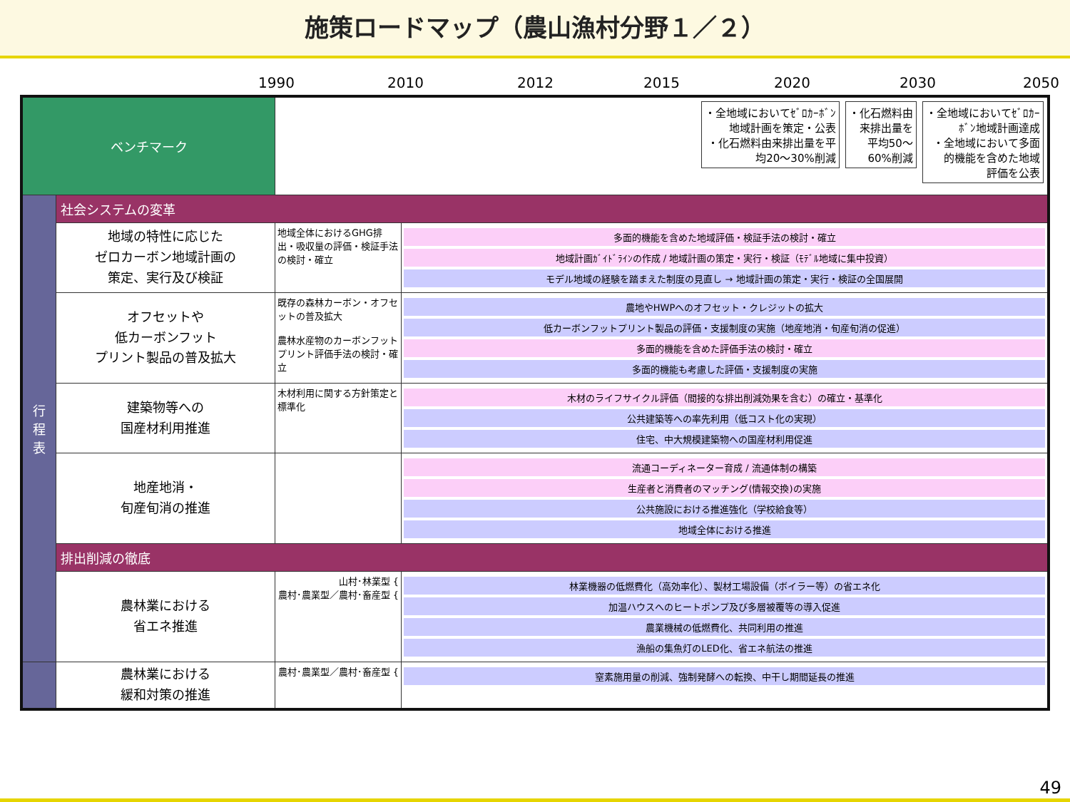施策ロードマップ（農山漁村分野１／２）
1990 2010 2012 2015 2020 2030 2050
| ベンチマーク | | ・全地域においてｾﾞﾛｶｰﾎﾞﾝ 地域計画を策定・公表 ・化石燃料由来排出量を平 均20～30%削減 ・化石燃料由 来排出量を 平均50～ 60%削減 ・全地域においてｾﾞﾛｶｰ ﾎﾞﾝ地域計画達成 ・全地域において多面 的機能を含めた地域 評価を公表 | |
| 行 程 表 | 社会システムの変革 | | |
| | 地域の特性に応じた ゼロカーボン地域計画の 策定、実行及び検証 | 地域全体におけるGHG排出・吸収量の評価・検証手法の検討・確立 | 多面的機能を含めた地域評価・検証手法の検討・確立 地域計画ｶﾞｲﾄﾞﾗｲﾝの作成 / 地域計画の策定・実行・検証（ﾓﾃﾞﾙ地域に集中投資） モデル地域の経験を踏まえた制度の見直し → 地域計画の策定・実行・検証の全国展開 |
| | オフセットや 低カーボンフット プリント製品の普及拡大 | 既存の森林カーボン・オフセットの普及拡大 農林水産物のカーボンフットプリント評価手法の検討・確立 | 農地やHWPへのオフセット・クレジットの拡大 低カーボンフットプリント製品の評価・支援制度の実施（地産地消・旬産旬消の促進） 多面的機能を含めた評価手法の検討・確立 多面的機能も考慮した評価・支援制度の実施 |
| | 建築物等への 国産材利用推進 | 木材利用に関する方針策定と標準化 | 木材のライフサイクル評価（間接的な排出削減効果を含む）の確立・基準化 公共建築等への率先利用（低コスト化の実現） 住宅、中大規模建築物への国産材利用促進 |
| | 地産地消・ 旬産旬消の推進 | | 流通コーディネーター育成 / 流通体制の構築 生産者と消費者のマッチング(情報交換)の実施 公共施設における推進強化（学校給食等） 地域全体における推進 |
| | 排出削減の徹底 | | |
| | 農林業における 省エネ推進 | 山村･林業型 { 農村･農業型／農村･畜産型 { | 林業機器の低燃費化（高効率化）、製材工場設備（ボイラー等）の省エネ化 加温ハウスへのヒートポンプ及び多層被覆等の導入促進 農業機械の低燃費化、共同利用の推進 漁船の集魚灯のLED化、省エネ航法の推進 |
| | 農林業における 緩和対策の推進 | 農村･農業型／農村･畜産型 { | 窒素施用量の削減、強制発酵への転換、中干し期間延長の推進 |
49